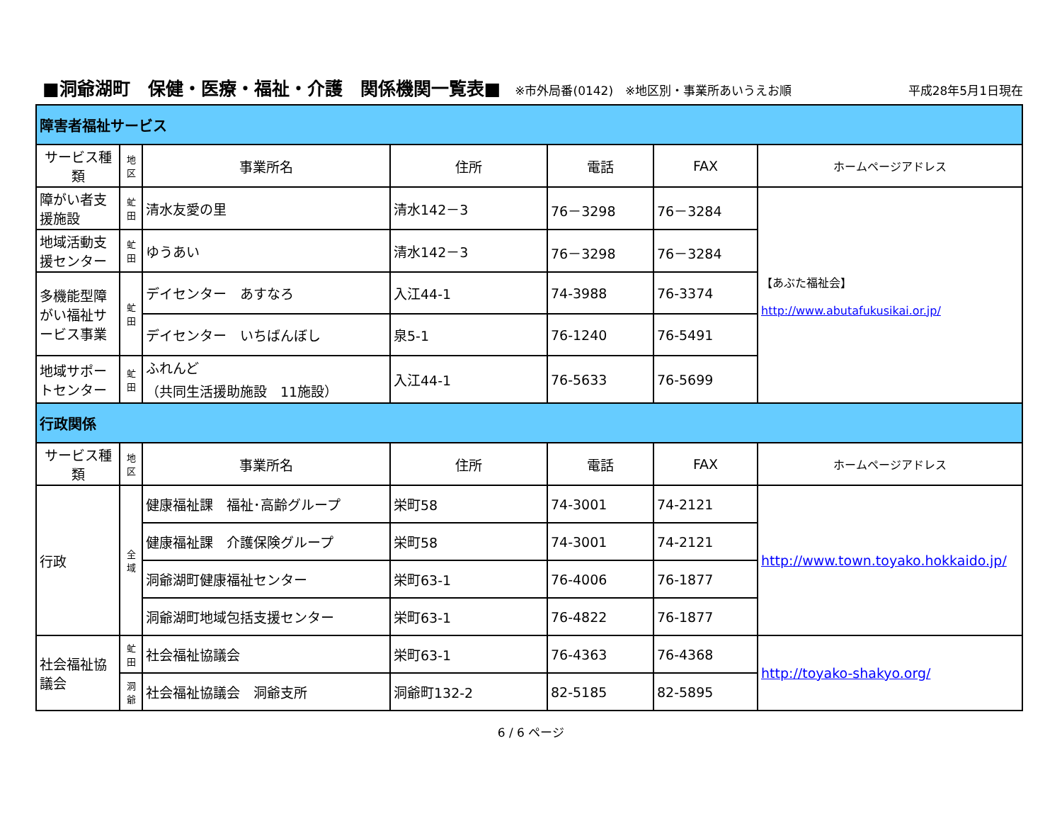■洞爺湖町　保健・医療・福祉・介護　関係機関一覧表■ ※市外局番(0142)　※地区別・事業所あいうえお順 平成28年5月1日現在
| 障害者福祉サービス | | | | | | |
| サービス種類 | 地 区 | 事業所名 | 住所 | 電話 | FAX | ホームページアドレス |
| 障がい者支援施設 | 虻 田 | 清水友愛の里 | 清水142－3 | 76－3298 | 76－3284 | 【あぶた福祉会】 http://www.abutafukusikai.or.jp/ |
| 地域活動支援センター | 虻 田 | ゆうあい | 清水142－3 | 76－3298 | 76－3284 | |
| 多機能型障がい福祉サービス事業 | 虻 田 | デイセンター あすなろ | 入江44-1 | 74-3988 | 76-3374 | |
| | | デイセンター いちばんぼし | 泉5-1 | 76-1240 | 76-5491 | |
| 地域サポートセンター | 虻 田 | ふれんど （共同生活援助施設 11施設） | 入江44-1 | 76-5633 | 76-5699 | |
| 行政関係 | | | | | | |
| サービス種類 | 地 区 | 事業所名 | 住所 | 電話 | FAX | ホームページアドレス |
| 行政 | 全 域 | 健康福祉課 福祉･高齢グループ | 栄町58 | 74-3001 | 74-2121 | http://www.town.toyako.hokkaido.jp/ |
| | | 健康福祉課 介護保険グループ | 栄町58 | 74-3001 | 74-2121 | |
| | | 洞爺湖町健康福祉センター | 栄町63-1 | 76-4006 | 76-1877 | |
| | | 洞爺湖町地域包括支援センター | 栄町63-1 | 76-4822 | 76-1877 | |
| 社会福祉協議会 | 虻 田 | 社会福祉協議会 | 栄町63-1 | 76-4363 | 76-4368 | http://toyako-shakyo.org/ |
| | 洞 爺 | 社会福祉協議会 洞爺支所 | 洞爺町132-2 | 82-5185 | 82-5895 | |
6 / 6 ページ